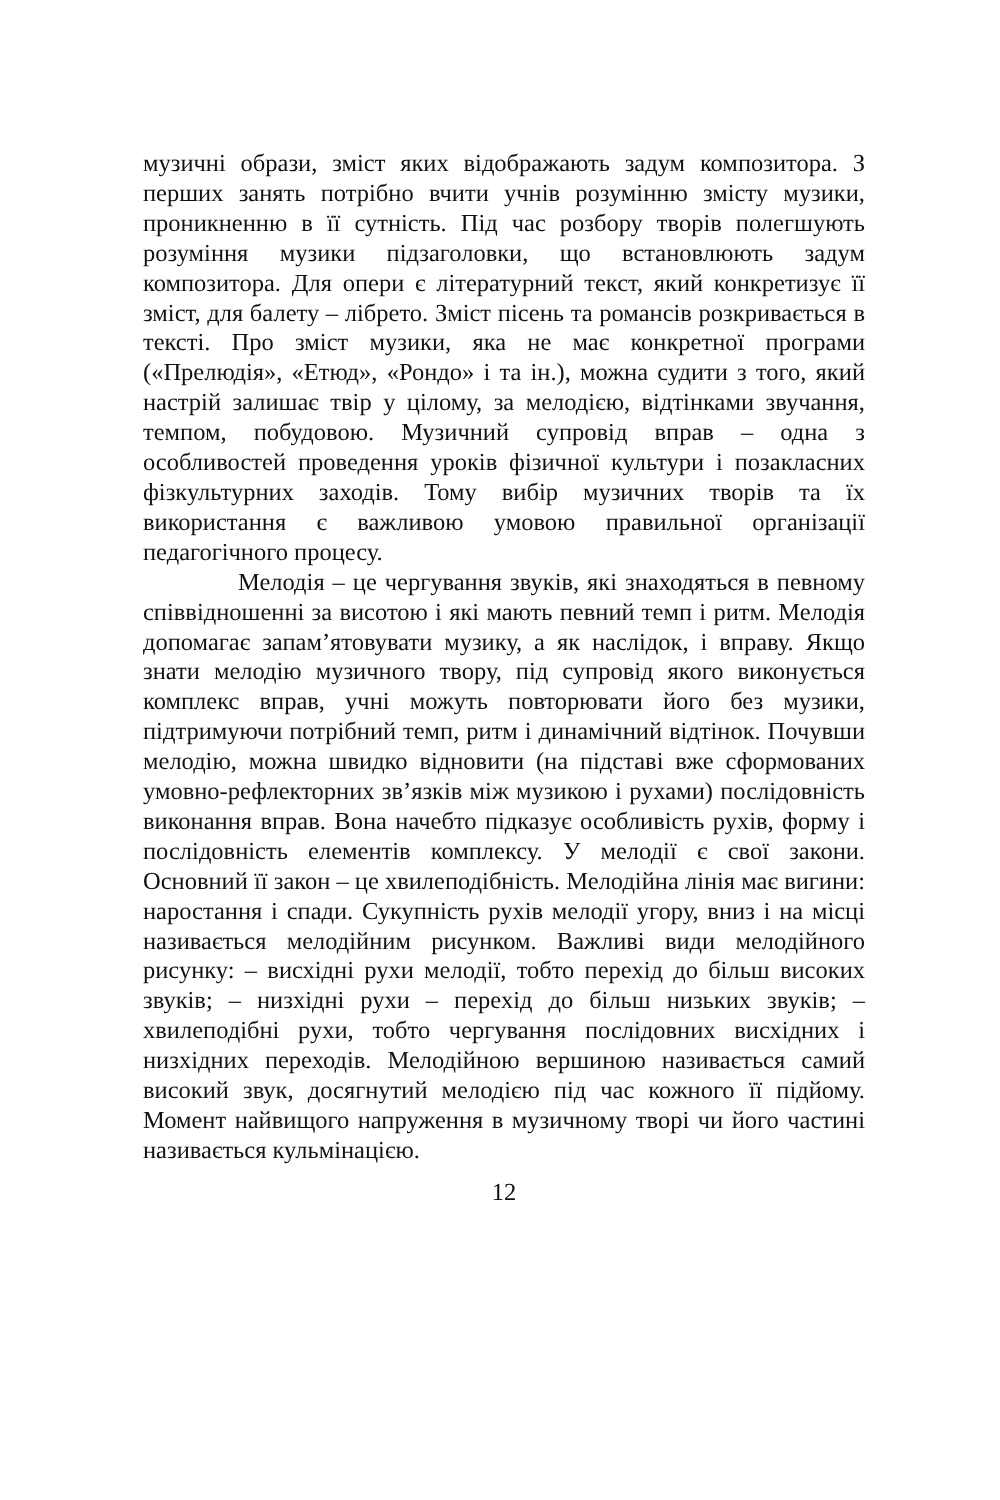музичні образи, зміст яких відображають задум композитора. З перших занять потрібно вчити учнів розумінню змісту музики, проникненню в її сутність. Під час розбору творів полегшують розуміння музики підзаголовки, що встановлюють задум композитора. Для опери є літературний текст, який конкретизує її зміст, для балету – лібрето. Зміст пісень та романсів розкривається в тексті. Про зміст музики, яка не має конкретної програми («Прелюдія», «Етюд», «Рондо» і та ін.), можна судити з того, який настрій залишає твір у цілому, за мелодією, відтінками звучання, темпом, побудовою. Музичний супровід вправ – одна з особливостей проведення уроків фізичної культури і позакласних фізкультурних заходів. Тому вибір музичних творів та їх використання є важливою умовою правильної організації педагогічного процесу.
Мелодія – це чергування звуків, які знаходяться в певному співвідношенні за висотою і які мають певний темп і ритм. Мелодія допомагає запам’ятовувати музику, а як наслідок, і вправу. Якщо знати мелодію музичного твору, під супровід якого виконується комплекс вправ, учні можуть повторювати його без музики, підтримуючи потрібний темп, ритм і динамічний відтінок. Почувши мелодію, можна швидко відновити (на підставі вже сформованих умовно-рефлекторних зв’язків між музикою і рухами) послідовність виконання вправ. Вона начебто підказує особливість рухів, форму і послідовність елементів комплексу. У мелодії є свої закони. Основний її закон – це хвилеподібність. Мелодійна лінія має вигини: наростання і спади. Сукупність рухів мелодії угору, вниз і на місці називається мелодійним рисунком. Важливі види мелодійного рисунку: – висхідні рухи мелодії, тобто перехід до більш високих звуків; – низхідні рухи – перехід до більш низьких звуків; – хвилеподібні рухи, тобто чергування послідовних висхідних і низхідних переходів. Мелодійною вершиною називається самий високий звук, досягнутий мелодією під час кожного її підйому. Момент найвищого напруження в музичному творі чи його частині називається кульмінацією.
12